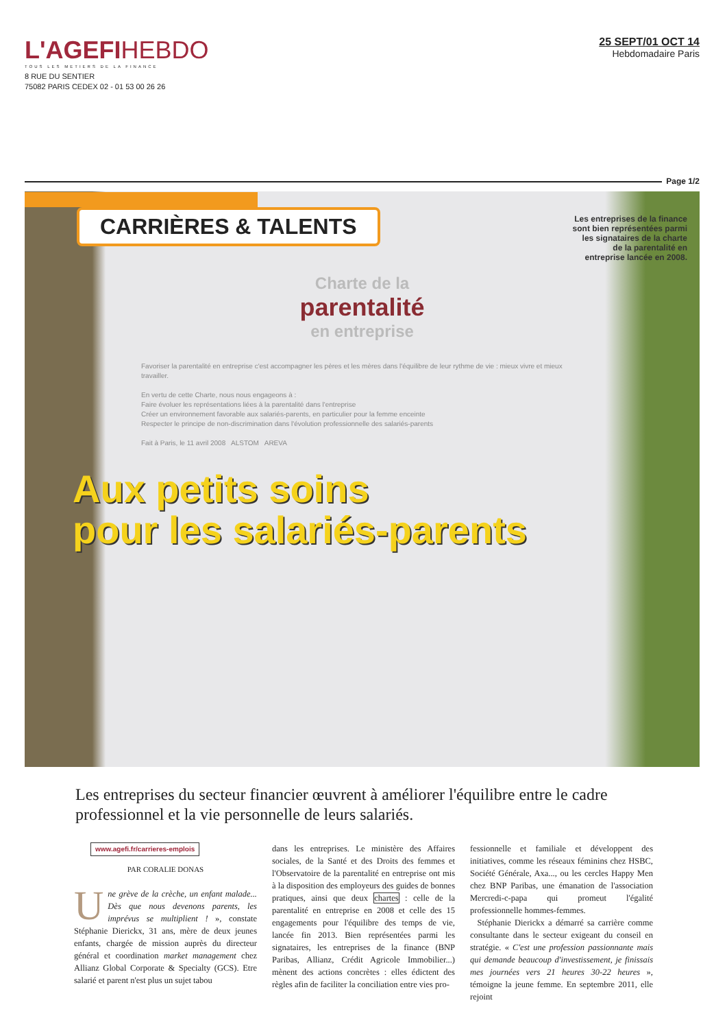L'AGEFIHEBDO
TOUS LES METIERS DE LA FINANCE
8 RUE DU SENTIER
75082 PARIS CEDEX 02 - 01 53 00 26 26
25 SEPT/01 OCT 14
Hebdomadaire Paris
Page 1/2
CARRIÈRES & TALENTS
Les entreprises de la finance sont bien représentées parmi les signataires de la charte de la parentalité en entreprise lancée en 2008.
Charte de la
parentalité
en entreprise
Favoriser la parentalité en entreprise c'est accompagner les pères et les mères dans l'équilibre de leur rythme de vie : mieux vivre et mieux travailler.
En vertu de cette Charte, nous nous engageons à :
Faire évoluer les représentations liées à la parentalité dans l'entreprise
Créer un environnement favorable aux salariés-parents, en particulier pour la femme enceinte
Respecter le principe de non-discrimination dans l'évolution professionnelle des salariés-parents
Fait à Paris, le 11 avril 2008 ALSTOM AREVA
Aux petits soins
pour les salariés-parents
Les entreprises du secteur financier œuvrent à améliorer l'équilibre entre le cadre professionnel et la vie personnelle de leurs salariés.
www.agefi.fr/carrieres-emplois
PAR CORALIE DONAS
Une grève de la crèche, un enfant malade... Dès que nous devenons parents, les imprévus se multiplient ! », constate Stéphanie Dierickx, 31 ans, mère de deux jeunes enfants, chargée de mission auprès du directeur général et coordination market management chez Allianz Global Corporate & Specialty (GCS). Etre salarié et parent n'est plus un sujet tabou
dans les entreprises. Le ministère des Affaires sociales, de la Santé et des Droits des femmes et l'Observatoire de la parentalité en entreprise ont mis à la disposition des employeurs des guides de bonnes pratiques, ainsi que deux chartes : celle de la parentalité en entreprise en 2008 et celle des 15 engagements pour l'équilibre des temps de vie, lancée fin 2013. Bien représentées parmi les signataires, les entreprises de la finance (BNP Paribas, Allianz, Crédit Agricole Immobilier...) mènent des actions concrètes : elles édictent des règles afin de faciliter la conciliation entre vies pro-
fessionnelle et familiale et développent des initiatives, comme les réseaux féminins chez HSBC, Société Générale, Axa..., ou les cercles Happy Men chez BNP Paribas, une émanation de l'association Mercredi-c-papa qui promeut l'égalité professionnelle hommes-femmes.
Stéphanie Dierickx a démarré sa carrière comme consultante dans le secteur exigeant du conseil en stratégie. « C'est une profession passionnante mais qui demande beaucoup d'investissement, je finissais mes journées vers 21 heures 30-22 heures », témoigne la jeune femme. En septembre 2011, elle rejoint